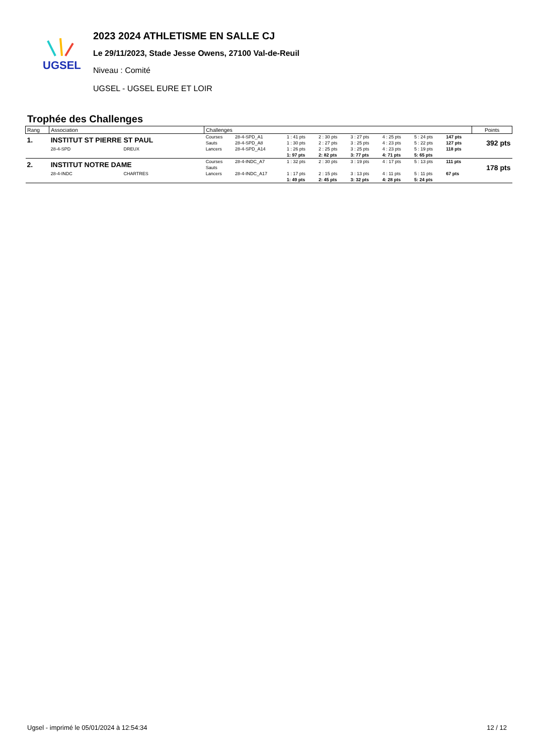UGSEL
2023 2024 ATHLETISME EN SALLE CJ
Le 29/11/2023, Stade Jesse Owens, 27100 Val-de-Reuil
Niveau : Comité
UGSEL - UGSEL EURE ET LOIR
Trophée des Challenges
| Rang | Association | | Challenges | | | | | | | | Points |
| --- | --- | --- | --- | --- | --- | --- | --- | --- | --- | --- | --- |
| 1. | INSTITUT ST PIERRE ST PAUL | | Courses | 28-4-SPD_A1 | 1 : 41 pts | 2 : 30 pts | 3 : 27 pts | 4 : 25 pts | 5 : 24 pts | 147 pts | 392 pts |
| | | | Sauts | 28-4-SPD_A8 | 1 : 30 pts | 2 : 27 pts | 3 : 25 pts | 4 : 23 pts | 5 : 22 pts | 127 pts | |
| | 28-4-SPD | DREUX | Lancers | 28-4-SPD_A14 | 1 : 26 pts | 2 : 25 pts | 3 : 25 pts | 4 : 23 pts | 5 : 19 pts | 118 pts | |
| | | | | | 1: 97 pts | 2: 82 pts | 3: 77 pts | 4: 71 pts | 5: 65 pts | | |
| 2. | INSTITUT NOTRE DAME | | Courses | 28-4-INDC_A7 | 1 : 32 pts | 2 : 30 pts | 3 : 19 pts | 4 : 17 pts | 5 : 13 pts | 111 pts | 178 pts |
| | | | Sauts | | | | | | | | |
| | 28-4-INDC | CHARTRES | Lancers | 28-4-INDC_A17 | 1 : 17 pts | 2 : 15 pts | 3 : 13 pts | 4 : 11 pts | 5 : 11 pts | 67 pts | |
| | | | | | 1: 49 pts | 2: 45 pts | 3: 32 pts | 4: 28 pts | 5: 24 pts | | |
Ugsel - imprimé le 05/01/2024 à 12:54:34 12 / 12